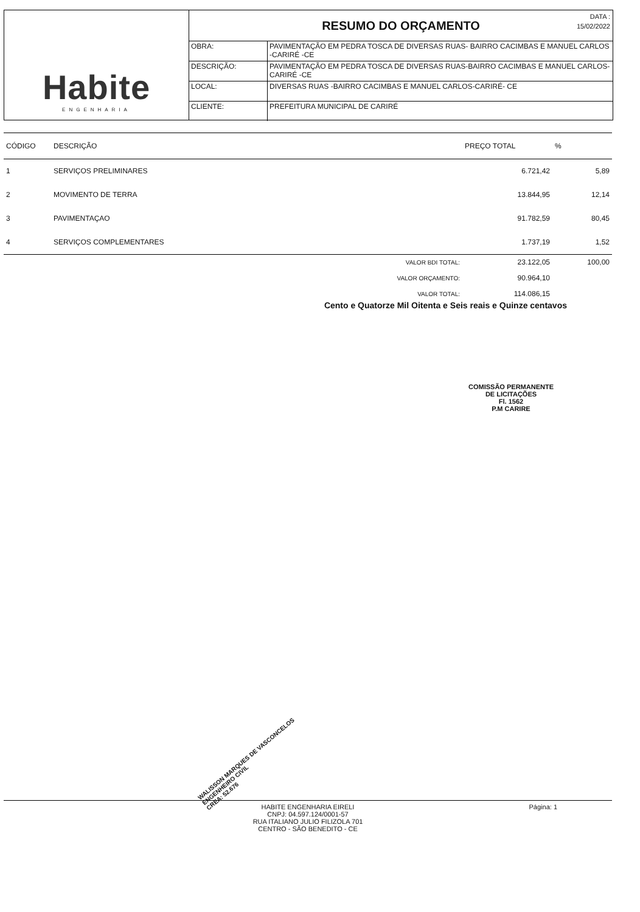Habite
ENGENHARIA
RESUMO DO ORÇAMENTO
DATA :
15/02/2022
| OBRA: | PAVIMENTAÇÃO EM PEDRA TOSCA DE DIVERSAS RUAS- BAIRRO CACIMBAS E MANUEL CARLOS -CARIRÉ -CE |
| DESCRIÇÃO: | PAVIMENTAÇÃO EM PEDRA TOSCA DE DIVERSAS RUAS-BAIRRO CACIMBAS E MANUEL CARLOS- CARIRÉ -CE |
| LOCAL: | DIVERSAS RUAS -BAIRRO CACIMBAS E MANUEL CARLOS-CARIRÉ- CE |
| CLIENTE: | PREFEITURA MUNICIPAL DE CARIRÉ |
| CÓDIGO | DESCRIÇÃO | PREÇO TOTAL | % |
| --- | --- | --- | --- |
| 1 | SERVIÇOS PRELIMINARES | 6.721,42 | 5,89 |
| 2 | MOVIMENTO DE TERRA | 13.844,95 | 12,14 |
| 3 | PAVIMENTAÇAO | 91.782,59 | 80,45 |
| 4 | SERVIÇOS COMPLEMENTARES | 1.737,19 | 1,52 |
| | VALOR BDI TOTAL: | 23.122,05 | 100,00 |
| | VALOR ORÇAMENTO: | 90.964,10 | |
| | VALOR TOTAL: | 114.086,15 | |
Cento e Quatorze Mil Oitenta e Seis reais e Quinze centavos
COMISSÃO PERMANENTE DE LICITAÇÕES
Fl. 1562
P.M CARIRE
WALISSON MARQUES DE VASCONCELOS
ENGENHEIRO CIVIL
CREA: 52.676
HABITE ENGENHARIA EIRELI
CNPJ: 04.597.124/0001-57
RUA ITALIANO JULIO FILIZOLA 701
CENTRO - SÃO BENEDITO - CE
Página: 1